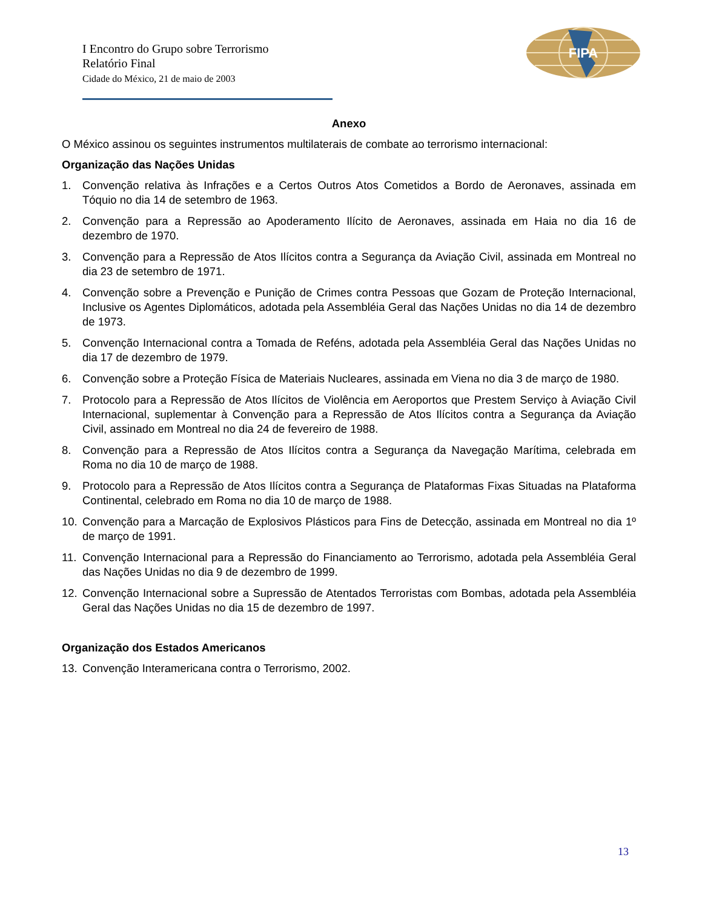I Encontro do Grupo sobre Terrorismo
Relatório Final
Cidade do México, 21 de maio de 2003
FIPA
Anexo
O México assinou os seguintes instrumentos multilaterais de combate ao terrorismo internacional:
Organização das Nações Unidas
1. Convenção relativa às Infrações e a Certos Outros Atos Cometidos a Bordo de Aeronaves, assinada em Tóquio no dia 14 de setembro de 1963.
2. Convenção para a Repressão ao Apoderamento Ilícito de Aeronaves, assinada em Haia no dia 16 de dezembro de 1970.
3. Convenção para a Repressão de Atos Ilícitos contra a Segurança da Aviação Civil, assinada em Montreal no dia 23 de setembro de 1971.
4. Convenção sobre a Prevenção e Punição de Crimes contra Pessoas que Gozam de Proteção Internacional, Inclusive os Agentes Diplomáticos, adotada pela Assembléia Geral das Nações Unidas no dia 14 de dezembro de 1973.
5. Convenção Internacional contra a Tomada de Reféns, adotada pela Assembléia Geral das Nações Unidas no dia 17 de dezembro de 1979.
6. Convenção sobre a Proteção Física de Materiais Nucleares, assinada em Viena no dia 3 de março de 1980.
7. Protocolo para a Repressão de Atos Ilícitos de Violência em Aeroportos que Prestem Serviço à Aviação Civil Internacional, suplementar à Convenção para a Repressão de Atos Ilícitos contra a Segurança da Aviação Civil, assinado em Montreal no dia 24 de fevereiro de 1988.
8. Convenção para a Repressão de Atos Ilícitos contra a Segurança da Navegação Marítima, celebrada em Roma no dia 10 de março de 1988.
9. Protocolo para a Repressão de Atos Ilícitos contra a Segurança de Plataformas Fixas Situadas na Plataforma Continental, celebrado em Roma no dia 10 de março de 1988.
10. Convenção para a Marcação de Explosivos Plásticos para Fins de Detecção, assinada em Montreal no dia 1º de março de 1991.
11. Convenção Internacional para a Repressão do Financiamento ao Terrorismo, adotada pela Assembléia Geral das Nações Unidas no dia 9 de dezembro de 1999.
12. Convenção Internacional sobre a Supressão de Atentados Terroristas com Bombas, adotada pela Assembléia Geral das Nações Unidas no dia 15 de dezembro de 1997.
Organização dos Estados Americanos
13. Convenção Interamericana contra o Terrorismo, 2002.
13